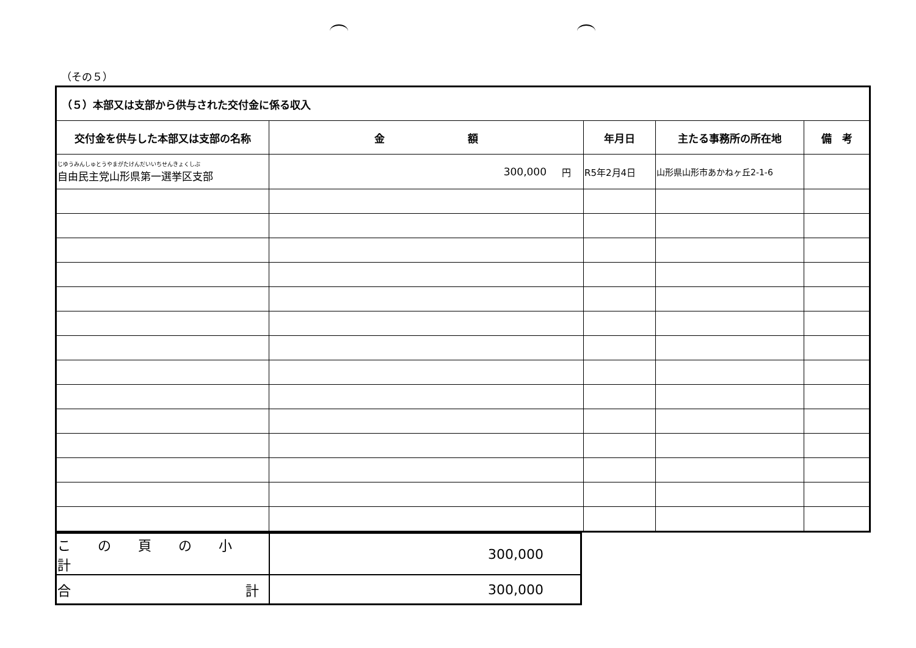（その５）
| （５）本部又は支部から供与された交付金に係る収入 | | | | |
| --- | --- | --- | --- | --- |
| 交付金を供与した本部又は支部の名称 | 金 額 | 年月日 | 主たる事務所の所在地 | 備 考 |
| じゆうみんしゅとうやまがたけんだいいちせんきょくしぶ 自由民主党山形県第一選挙区支部 | 円 300,000 | R5年2月4日 | 山形県山形市あかねヶ丘2-1-6 | |
| こ の 頁 の 小 計 | 300,000 |
| 合 計 | 300,000 |